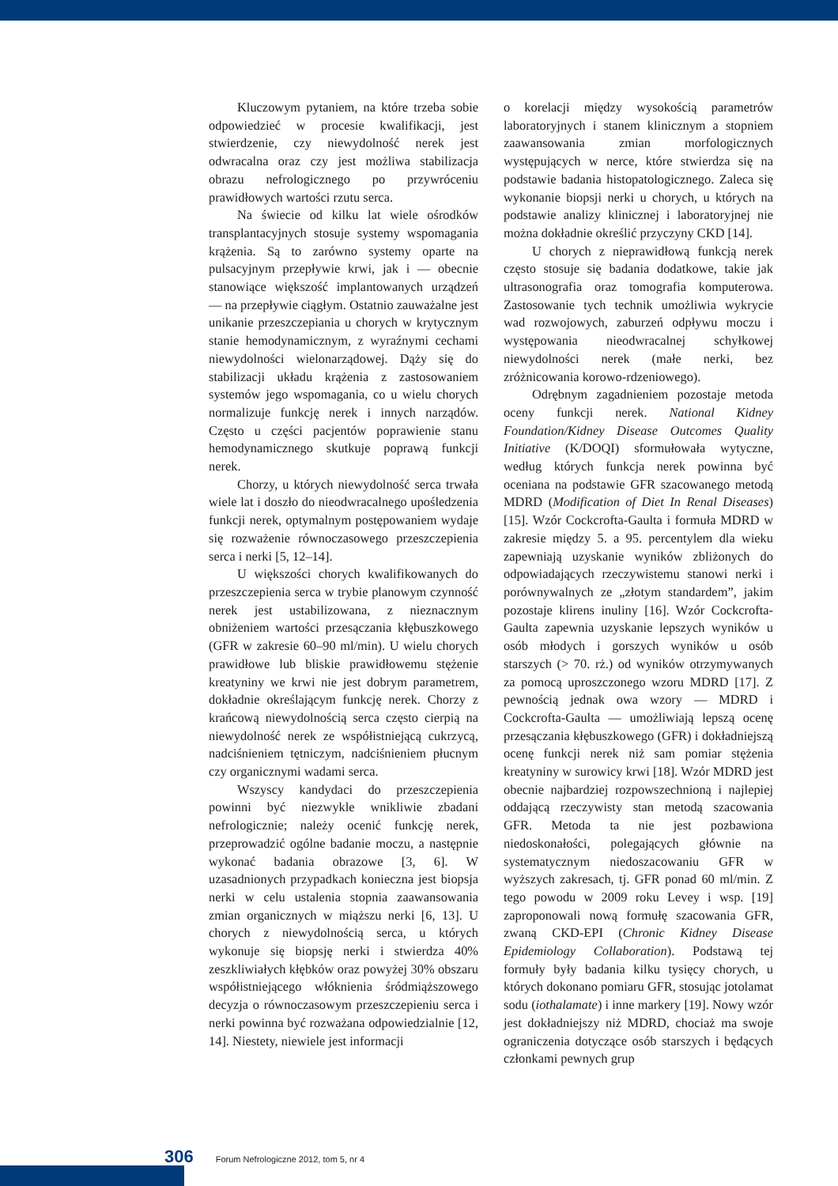Kluczowym pytaniem, na które trzeba sobie odpowiedzieć w procesie kwalifikacji, jest stwierdzenie, czy niewydolność nerek jest odwracalna oraz czy jest możliwa stabilizacja obrazu nefrologicznego po przywróceniu prawidłowych wartości rzutu serca.
Na świecie od kilku lat wiele ośrodków transplantacyjnych stosuje systemy wspomagania krążenia. Są to zarówno systemy oparte na pulsacyjnym przepływie krwi, jak i — obecnie stanowiące większość implantowanych urządzeń — na przepływie ciągłym. Ostatnio zauważalne jest unikanie przeszczepiania u chorych w krytycznym stanie hemodynamicznym, z wyraźnymi cechami niewydolności wielonarządowej. Dąży się do stabilizacji układu krążenia z zastosowaniem systemów jego wspomagania, co u wielu chorych normalizuje funkcję nerek i innych narządów. Często u części pacjentów poprawienie stanu hemodynamicznego skutkuje poprawą funkcji nerek.
Chorzy, u których niewydolność serca trwała wiele lat i doszło do nieodwracalnego upośledzenia funkcji nerek, optymalnym postępowaniem wydaje się rozważenie równoczasowego przeszczepienia serca i nerki [5, 12–14].
U większości chorych kwalifikowanych do przeszczepienia serca w trybie planowym czynność nerek jest ustabilizowana, z nieznacznym obniżeniem wartości przesączania kłębuszkowego (GFR w zakresie 60–90 ml/min). U wielu chorych prawidłowe lub bliskie prawidłowemu stężenie kreatyniny we krwi nie jest dobrym parametrem, dokładnie określającym funkcję nerek. Chorzy z krańcową niewydolnością serca często cierpią na niewydolność nerek ze współistniejącą cukrzycą, nadciśnieniem tętniczym, nadciśnieniem płucnym czy organicznymi wadami serca.
Wszyscy kandydaci do przeszczepienia powinni być niezwykle wnikliwie zbadani nefrologicznie; należy ocenić funkcję nerek, przeprowadzić ogólne badanie moczu, a następnie wykonać badania obrazowe [3, 6]. W uzasadnionych przypadkach konieczna jest biopsja nerki w celu ustalenia stopnia zaawansowania zmian organicznych w miąższu nerki [6, 13]. U chorych z niewydolnością serca, u których wykonuje się biopsję nerki i stwierdza 40% zeszkliwiałych kłębków oraz powyżej 30% obszaru współistniejącego włóknienia śródmiąższowego decyzja o równoczasowym przeszczepieniu serca i nerki powinna być rozważana odpowiedzialnie [12, 14]. Niestety, niewiele jest informacji
o korelacji między wysokością parametrów laboratoryjnych i stanem klinicznym a stopniem zaawansowania zmian morfologicznych występujących w nerce, które stwierdza się na podstawie badania histopatologicznego. Zaleca się wykonanie biopsji nerki u chorych, u których na podstawie analizy klinicznej i laboratoryjnej nie można dokładnie określić przyczyny CKD [14].
U chorych z nieprawidłową funkcją nerek często stosuje się badania dodatkowe, takie jak ultrasonografia oraz tomografia komputerowa. Zastosowanie tych technik umożliwia wykrycie wad rozwojowych, zaburzeń odpływu moczu i występowania nieodwracalnej schyłkowej niewydolności nerek (małe nerki, bez zróżnicowania korowo-rdzeniowego).
Odrębnym zagadnieniem pozostaje metoda oceny funkcji nerek. National Kidney Foundation/Kidney Disease Outcomes Quality Initiative (K/DOQI) sformułowała wytyczne, według których funkcja nerek powinna być oceniana na podstawie GFR szacowanego metodą MDRD (Modification of Diet In Renal Diseases) [15]. Wzór Cockcrofta-Gaulta i formuła MDRD w zakresie między 5. a 95. percentylem dla wieku zapewniają uzyskanie wyników zbliżonych do odpowiadających rzeczywistemu stanowi nerki i porównywalnych ze „złotym standardem”, jakim pozostaje klirens inuliny [16]. Wzór Cockcrofta-Gaulta zapewnia uzyskanie lepszych wyników u osób młodych i gorszych wyników u osób starszych (> 70. rż.) od wyników otrzymywanych za pomocą uproszczonego wzoru MDRD [17]. Z pewnością jednak owa wzory — MDRD i Cockcrofta-Gaulta — umożliwiają lepszą ocenę przesączania kłębuszkowego (GFR) i dokładniejszą ocenę funkcji nerek niż sam pomiar stężenia kreatyniny w surowicy krwi [18]. Wzór MDRD jest obecnie najbardziej rozpowszechnioną i najlepiej oddającą rzeczywisty stan metodą szacowania GFR. Metoda ta nie jest pozbawiona niedoskonałości, polegających głównie na systematycznym niedoszacowaniu GFR w wyższych zakresach, tj. GFR ponad 60 ml/min. Z tego powodu w 2009 roku Levey i wsp. [19] zaproponowali nową formułę szacowania GFR, zwaną CKD-EPI (Chronic Kidney Disease Epidemiology Collaboration). Podstawą tej formuły były badania kilku tysięcy chorych, u których dokonano pomiaru GFR, stosując jotolamat sodu (iothalamate) i inne markery [19]. Nowy wzór jest dokładniejszy niż MDRD, chociaż ma swoje ograniczenia dotyczące osób starszych i będących członkami pewnych grup
306 Forum Nefrologiczne 2012, tom 5, nr 4